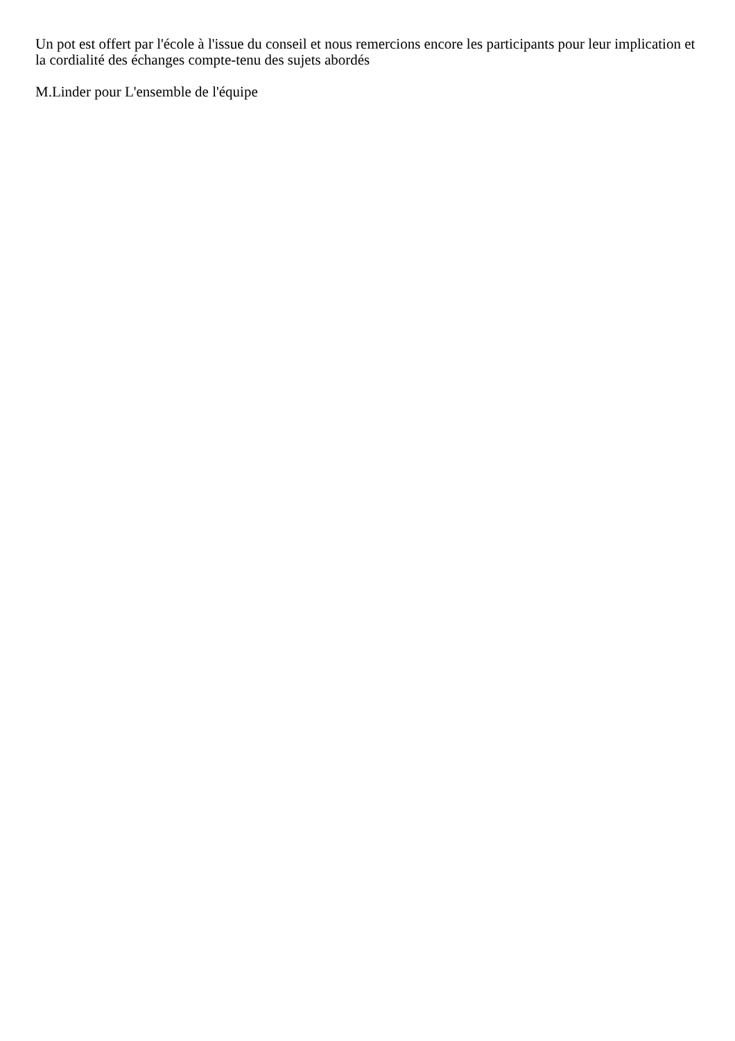Un pot est offert par l'école à l'issue du conseil et nous remercions encore les participants pour leur implication et la cordialité des échanges compte-tenu des sujets abordés
M.Linder pour L'ensemble de l'équipe